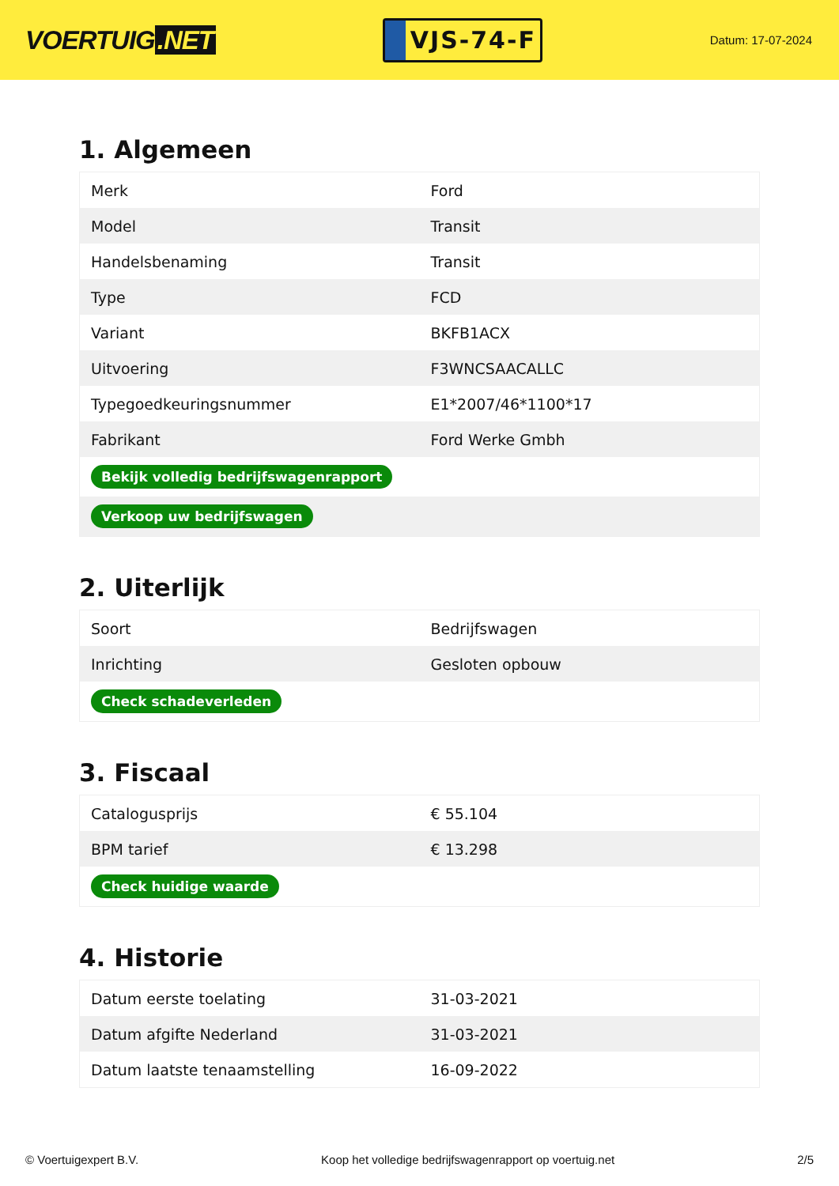VOERTUIG.NET
VJS-74-F
Datum: 17-07-2024
1. Algemeen
| Merk | Ford |
| Model | Transit |
| Handelsbenaming | Transit |
| Type | FCD |
| Variant | BKFB1ACX |
| Uitvoering | F3WNCSAACALLC |
| Typegoedkeuringsnummer | E1*2007/46*1100*17 |
| Fabrikant | Ford Werke Gmbh |
| Bekijk volledig bedrijfswagenrapport | |
| Verkoop uw bedrijfswagen | |
2. Uiterlijk
| Soort | Bedrijfswagen |
| Inrichting | Gesloten opbouw |
| Check schadeverleden | |
3. Fiscaal
| Catalogusprijs | € 55.104 |
| BPM tarief | € 13.298 |
| Check huidige waarde | |
4. Historie
| Datum eerste toelating | 31-03-2021 |
| Datum afgifte Nederland | 31-03-2021 |
| Datum laatste tenaamstelling | 16-09-2022 |
© Voertuigexpert B.V. Koop het volledige bedrijfswagenrapport op voertuig.net 2/5